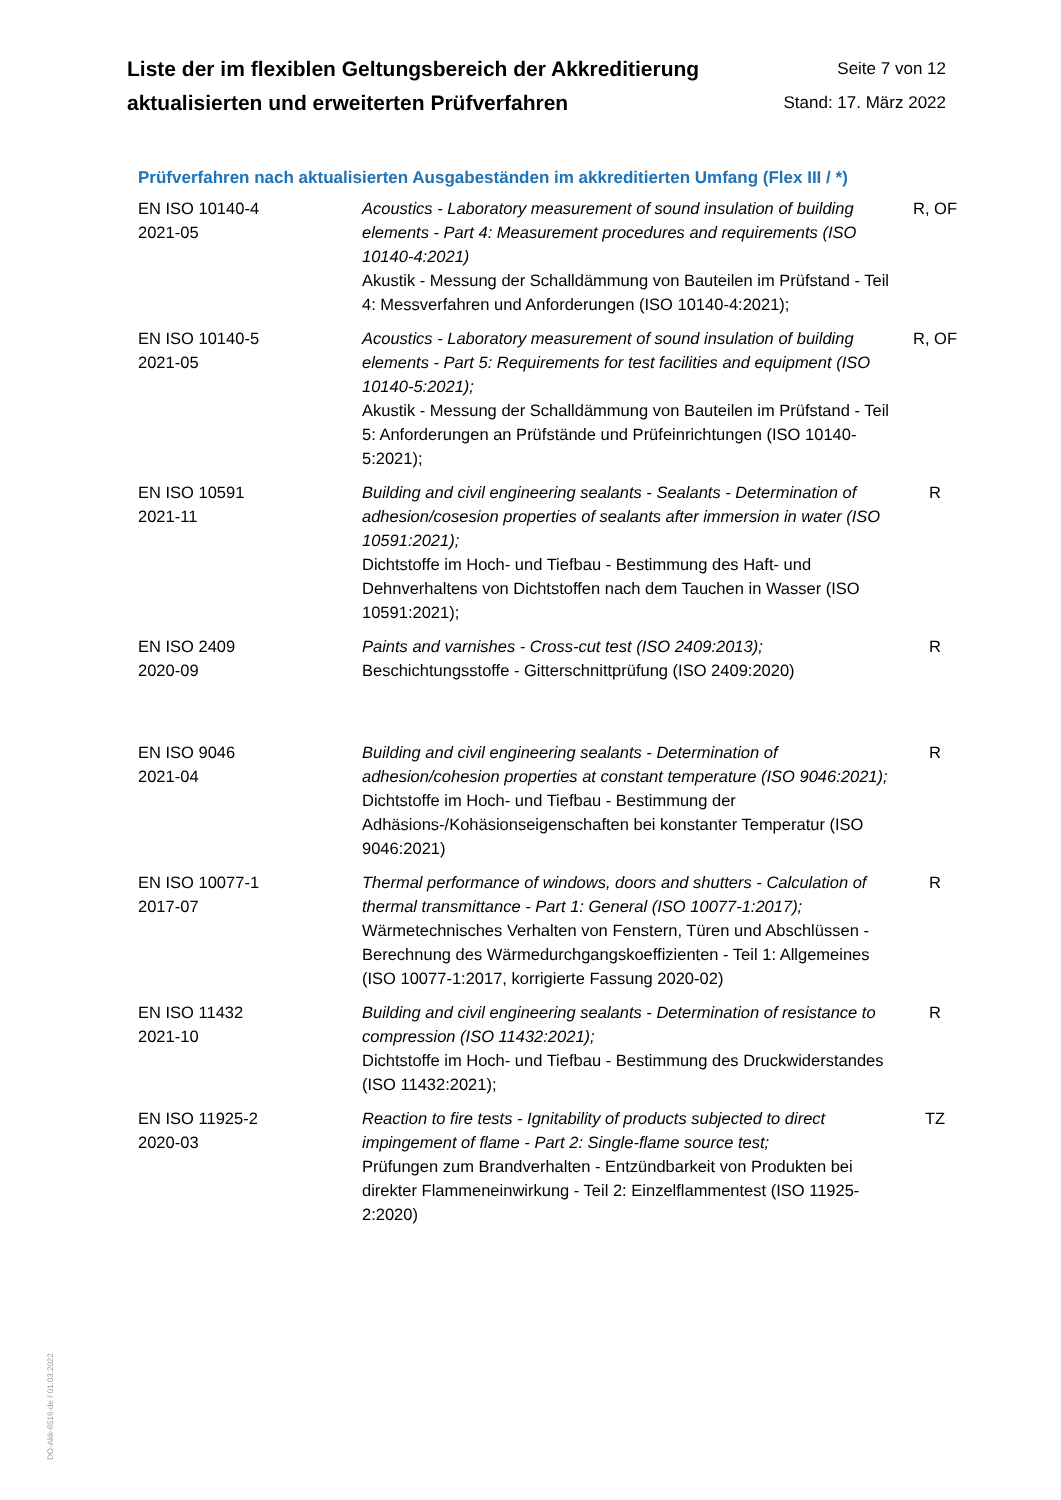Liste der im flexiblen Geltungsbereich der Akkreditierung
aktualisierten und erweiterten Prüfverfahren
Seite 7 von 12
Stand: 17. März 2022
Prüfverfahren nach aktualisierten Ausgabeständen im akkreditierten Umfang (Flex III / *)
| EN ISO 10140-4 2021-05 | Acoustics - Laboratory measurement of sound insulation of building elements - Part 4: Measurement procedures and requirements (ISO 10140-4:2021) Akustik - Messung der Schalldämmung von Bauteilen im Prüfstand - Teil 4: Messverfahren und Anforderungen (ISO 10140-4:2021); | R, OF |
| EN ISO 10140-5 2021-05 | Acoustics - Laboratory measurement of sound insulation of building elements - Part 5: Requirements for test facilities and equipment (ISO 10140-5:2021); Akustik - Messung der Schalldämmung von Bauteilen im Prüfstand - Teil 5: Anforderungen an Prüfstände und Prüfeinrichtungen (ISO 10140-5:2021); | R, OF |
| EN ISO 10591 2021-11 | Building and civil engineering sealants - Sealants - Determination of adhesion/cosesion properties of sealants after immersion in water (ISO 10591:2021); Dichtstoffe im Hoch- und Tiefbau - Bestimmung des Haft- und Dehnverhaltens von Dichtstoffen nach dem Tauchen in Wasser (ISO 10591:2021); | R |
| EN ISO 2409 2020-09 | Paints and varnishes - Cross-cut test (ISO 2409:2013); Beschichtungsstoffe - Gitterschnittprüfung (ISO 2409:2020) | R |
| EN ISO 9046 2021-04 | Building and civil engineering sealants - Determination of adhesion/cohesion properties at constant temperature (ISO 9046:2021); Dichtstoffe im Hoch- und Tiefbau - Bestimmung der Adhäsions-/Kohäsionseigenschaften bei konstanter Temperatur (ISO 9046:2021) | R |
| EN ISO 10077-1 2017-07 | Thermal performance of windows, doors and shutters - Calculation of thermal transmittance - Part 1: General (ISO 10077-1:2017); Wärmetechnisches Verhalten von Fenstern, Türen und Abschlüssen - Berechnung des Wärmedurchgangskoeffizienten - Teil 1: Allgemeines (ISO 10077-1:2017, korrigierte Fassung 2020-02) | R |
| EN ISO 11432 2021-10 | Building and civil engineering sealants - Determination of resistance to compression (ISO 11432:2021); Dichtstoffe im Hoch- und Tiefbau - Bestimmung des Druckwiderstandes (ISO 11432:2021); | R |
| EN ISO 11925-2 2020-03 | Reaction to fire tests - Ignitability of products subjected to direct impingement of flame - Part 2: Single-flame source test; Prüfungen zum Brandverhalten - Entzündbarkeit von Produkten bei direkter Flammeneinwirkung - Teil 2: Einzelflammentest (ISO 11925-2:2020) | TZ |
DO-Akk-6516-de / 01.03.2022